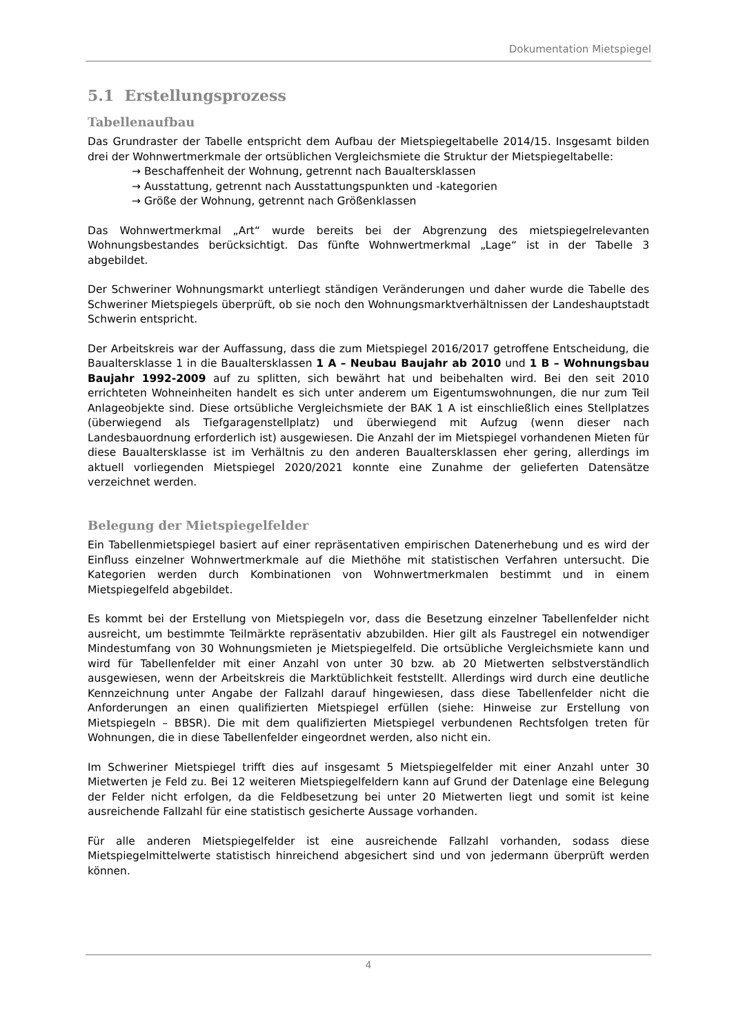Dokumentation Mietspiegel
5.1 Erstellungsprozess
Tabellenaufbau
Das Grundraster der Tabelle entspricht dem Aufbau der Mietspiegeltabelle 2014/15. Insgesamt bilden drei der Wohnwertmerkmale der ortsüblichen Vergleichsmiete die Struktur der Mietspiegeltabelle:
→ Beschaffenheit der Wohnung, getrennt nach Baualtersklassen
→ Ausstattung, getrennt nach Ausstattungspunkten und -kategorien
→ Größe der Wohnung, getrennt nach Größenklassen
Das Wohnwertmerkmal „Art“ wurde bereits bei der Abgrenzung des mietspiegelrelevanten Wohnungsbestandes berücksichtigt. Das fünfte Wohnwertmerkmal „Lage“ ist in der Tabelle 3 abgebildet.
Der Schweriner Wohnungsmarkt unterliegt ständigen Veränderungen und daher wurde die Tabelle des Schweriner Mietspiegels überprüft, ob sie noch den Wohnungsmarktverhältnissen der Landeshauptstadt Schwerin entspricht.
Der Arbeitskreis war der Auffassung, dass die zum Mietspiegel 2016/2017 getroffene Entscheidung, die Baualtersklasse 1 in die Baualtersklassen 1 A – Neubau Baujahr ab 2010 und 1 B – Wohnungsbau Baujahr 1992-2009 auf zu splitten, sich bewährt hat und beibehalten wird. Bei den seit 2010 errichteten Wohneinheiten handelt es sich unter anderem um Eigentumswohnungen, die nur zum Teil Anlageobjekte sind. Diese ortsübliche Vergleichsmiete der BAK 1 A ist einschließlich eines Stellplatzes (überwiegend als Tiefgaragenstellplatz) und überwiegend mit Aufzug (wenn dieser nach Landesbauordnung erforderlich ist) ausgewiesen. Die Anzahl der im Mietspiegel vorhandenen Mieten für diese Baualtersklasse ist im Verhältnis zu den anderen Baualtersklassen eher gering, allerdings im aktuell vorliegenden Mietspiegel 2020/2021 konnte eine Zunahme der gelieferten Datensätze verzeichnet werden.
Belegung der Mietspiegelfelder
Ein Tabellenmietspiegel basiert auf einer repräsentativen empirischen Datenerhebung und es wird der Einfluss einzelner Wohnwertmerkmale auf die Miethöhe mit statistischen Verfahren untersucht. Die Kategorien werden durch Kombinationen von Wohnwertmerkmalen bestimmt und in einem Mietspiegelfeld abgebildet.
Es kommt bei der Erstellung von Mietspiegeln vor, dass die Besetzung einzelner Tabellenfelder nicht ausreicht, um bestimmte Teilmärkte repräsentativ abzubilden. Hier gilt als Faustregel ein notwendiger Mindestumfang von 30 Wohnungsmieten je Mietspiegelfeld. Die ortsübliche Vergleichsmiete kann und wird für Tabellenfelder mit einer Anzahl von unter 30 bzw. ab 20 Mietwerten selbstverständlich ausgewiesen, wenn der Arbeitskreis die Marktüblichkeit feststellt. Allerdings wird durch eine deutliche Kennzeichnung unter Angabe der Fallzahl darauf hingewiesen, dass diese Tabellenfelder nicht die Anforderungen an einen qualifizierten Mietspiegel erfüllen (siehe: Hinweise zur Erstellung von Mietspiegeln – BBSR). Die mit dem qualifizierten Mietspiegel verbundenen Rechtsfolgen treten für Wohnungen, die in diese Tabellenfelder eingeordnet werden, also nicht ein.
Im Schweriner Mietspiegel trifft dies auf insgesamt 5 Mietspiegelfelder mit einer Anzahl unter 30 Mietwerten je Feld zu. Bei 12 weiteren Mietspiegelfeldern kann auf Grund der Datenlage eine Belegung der Felder nicht erfolgen, da die Feldbesetzung bei unter 20 Mietwerten liegt und somit ist keine ausreichende Fallzahl für eine statistisch gesicherte Aussage vorhanden.
Für alle anderen Mietspiegelfelder ist eine ausreichende Fallzahl vorhanden, sodass diese Mietspiegelmittelwerte statistisch hinreichend abgesichert sind und von jedermann überprüft werden können.
4